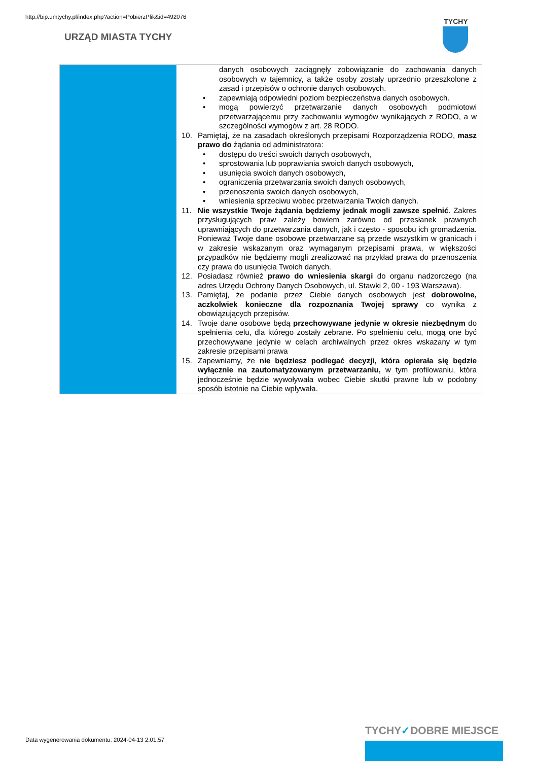http://bip.umtychy.pl/index.php?action=PobierzPlik&id=492076
URZĄD MIASTA TYCHY
TYCHY
| | danych osobowych zaciągnęły zobowiązanie do zachowania danych osobowych w tajemnicy, a także osoby zostały uprzednio przeszkolone z zasad i przepisów o ochronie danych osobowych. • zapewniają odpowiedni poziom bezpieczeństwa danych osobowych. • mogą powierzyć przetwarzanie danych osobowych podmiotowi przetwarzającemu przy zachowaniu wymogów wynikających z RODO, a w szczególności wymogów z art. 28 RODO. 10. Pamiętaj, że na zasadach określonych przepisami Rozporządzenia RODO, masz prawo do żądania od administratora: • dostępu do treści swoich danych osobowych, • sprostowania lub poprawiania swoich danych osobowych, • usunięcia swoich danych osobowych, • ograniczenia przetwarzania swoich danych osobowych, • przenoszenia swoich danych osobowych, • wniesienia sprzeciwu wobec przetwarzania Twoich danych. 11. Nie wszystkie Twoje żądania będziemy jednak mogli zawsze spełnić . Zakres przysługujących praw zależy bowiem zarówno od przesłanek prawnych uprawniających do przetwarzania danych, jak i często - sposobu ich gromadzenia. Ponieważ Twoje dane osobowe przetwarzane są przede wszystkim w granicach i w zakresie wskazanym oraz wymaganym przepisami prawa, w większości przypadków nie będziemy mogli zrealizować na przykład prawa do przenoszenia czy prawa do usunięcia Twoich danych. 12. Posiadasz również prawo do wniesienia skargi do organu nadzorczego (na adres Urzędu Ochrony Danych Osobowych, ul. Stawki 2, 00 - 193 Warszawa). 13. Pamiętaj, że podanie przez Ciebie danych osobowych jest dobrowolne, aczkolwiek konieczne dla rozpoznania Twojej sprawy co wynika z obowiązujących przepisów. 14. Twoje dane osobowe będą przechowywane jedynie w okresie niezbędnym do spełnienia celu, dla którego zostały zebrane. Po spełnieniu celu, mogą one być przechowywane jedynie w celach archiwalnych przez okres wskazany w tym zakresie przepisami prawa 15. Zapewniamy, że nie będziesz podlegać decyzji, która opierała się będzie wyłącznie na zautomatyzowanym przetwarzaniu, w tym profilowaniu, która jednocześnie będzie wywoływała wobec Ciebie skutki prawne lub w podobny sposób istotnie na Ciebie wpływała. |
Data wygenerowania dokumentu: 2024-04-13 2:01:57
TYCHY✓DOBRE MIEJSCE